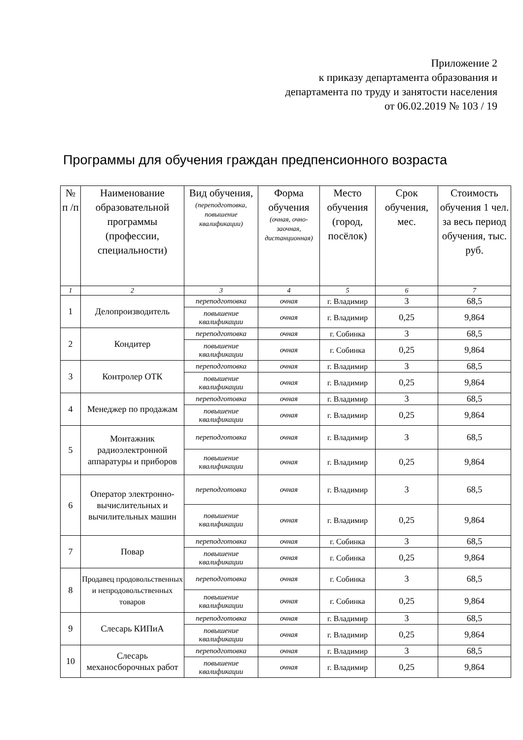Приложение 2
к приказу департамента образования и
департамента по труду и занятости населения
от 06.02.2019 № 103 / 19
Программы для обучения граждан предпенсионного возраста
| № п /п | Наименование образовательной программы (профессии, специальности) | Вид обучения, (переподготовка, повышение квалификации) | Форма обучения (очная, очно-заочная, дистанционная) | Место обучения (город, посёлок) | Срок обучения, мес. | Стоимость обучения 1 чел. за весь период обучения, тыс. руб. |
| --- | --- | --- | --- | --- | --- | --- |
| 1 | 2 | 3 | 4 | 5 | 6 | 7 |
| 1 | Делопроизводитель | переподготовка | очная | г. Владимир | 3 | 68,5 |
| | | повышение квалификации | очная | г. Владимир | 0,25 | 9,864 |
| 2 | Кондитер | переподготовка | очная | г. Собинка | 3 | 68,5 |
| | | повышение квалификации | очная | г. Собинка | 0,25 | 9,864 |
| 3 | Контролер ОТК | переподготовка | очная | г. Владимир | 3 | 68,5 |
| | | повышение квалификации | очная | г. Владимир | 0,25 | 9,864 |
| 4 | Менеджер по продажам | переподготовка | очная | г. Владимир | 3 | 68,5 |
| | | повышение квалификации | очная | г. Владимир | 0,25 | 9,864 |
| 5 | Монтажник радиоэлектронной аппаратуры и приборов | переподготовка | очная | г. Владимир | 3 | 68,5 |
| | | повышение квалификации | очная | г. Владимир | 0,25 | 9,864 |
| 6 | Оператор электронно-вычислительных и вычилительных машин | переподготовка | очная | г. Владимир | 3 | 68,5 |
| | | повышение квалификации | очная | г. Владимир | 0,25 | 9,864 |
| 7 | Повар | переподготовка | очная | г. Собинка | 3 | 68,5 |
| | | повышение квалификации | очная | г. Собинка | 0,25 | 9,864 |
| 8 | Продавец продовольственных и непродовольственных товаров | переподготовка | очная | г. Собинка | 3 | 68,5 |
| | | повышение квалификации | очная | г. Собинка | 0,25 | 9,864 |
| 9 | Слесарь КИПиА | переподготовка | очная | г. Владимир | 3 | 68,5 |
| | | повышение квалификации | очная | г. Владимир | 0,25 | 9,864 |
| 10 | Слесарь механосборочных работ | переподготовка | очная | г. Владимир | 3 | 68,5 |
| | | повышение квалификации | очная | г. Владимир | 0,25 | 9,864 |